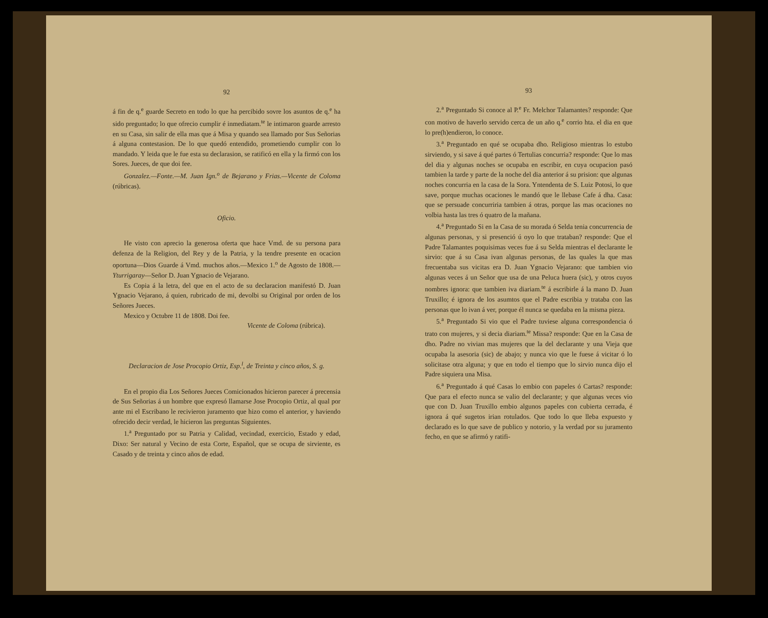92
á fin de q.<sup>e</sup> guarde Secreto en todo lo que ha percibido sovre los asuntos de q.<sup>e</sup> ha sido preguntado; lo que ofrecio cumplir é inmediatam.<sup>te</sup> le intimaron guarde arresto en su Casa, sin salir de ella mas que á Misa y quando sea llamado por Sus Señorias á alguna contestasion. De lo que quedó entendido, prometiendo cumplir con lo mandado. Y leida que le fue esta su declarasion, se ratificó en ella y la firmó con los Sores. Jueces, de que doi fee.
Gonzalez.—Fonte.—M. Juan Ign.<sup>o</sup> de Bejarano y Frias.—Vicente de Coloma (rúbricas).
Oficio.
He visto con aprecio la generosa oferta que hace Vmd. de su persona para defenza de la Religion, del Rey y de la Patria, y la tendre presente en ocacion oportuna—Dios Guarde á Vmd. muchos años.—Mexico 1.<sup>o</sup> de Agosto de 1808.—Yturrigaray—Señor D. Juan Ygnacio de Vejarano.
Es Copia á la letra, del que en el acto de su declaracion manifestó D. Juan Ygnacio Vejarano, á quien, rubricado de mi, devolbi su Original por orden de los Señores Jueces.
Mexico y Octubre 11 de 1808. Doi fee.
Vicente de Coloma (rúbrica).
Declaracion de Jose Procopio Ortiz, Esp.<sup>l</sup>, de Treinta y cinco años, S. g.
En el propio dia Los Señores Jueces Comicionados hicieron parecer á precensia de Sus Señorias á un hombre que expresó llamarse Jose Procopio Ortiz, al qual por ante mi el Escribano le recivieron juramento que hizo como el anterior, y haviendo ofrecido decir verdad, le hicieron las preguntas Siguientes.
1.<sup>a</sup> Preguntado por su Patria y Calidad, vecindad, exercicio, Estado y edad, Dixo: Ser natural y Vecino de esta Corte, Español, que se ocupa de sirviente, es Casado y de treinta y cinco años de edad.
93
2.<sup>a</sup> Preguntado Si conoce al P.<sup>e</sup> Fr. Melchor Talamantes? responde: Que con motivo de haverlo servido cerca de un año q.<sup>e</sup> corrio hta. el dia en que lo pre(h)endieron, lo conoce.
3.<sup>a</sup> Preguntado en qué se ocupaba dho. Religioso mientras lo estubo sirviendo, y si save á qué partes ó Tertulias concurria? responde: Que lo mas del dia y algunas noches se ocupaba en escribir, en cuya ocupacion pasó tambien la tarde y parte de la noche del dia anterior á su prision: que algunas noches concurria en la casa de la Sora. Yntendenta de S. Luiz Potosi, lo que save, porque muchas ocaciones le mandó que le llebase Cafe á dha. Casa: que se persuade concurriria tambien á otras, porque las mas ocaciones no volbia hasta las tres ó quatro de la mañana.
4.<sup>a</sup> Preguntado Si en la Casa de su morada ó Selda tenia concurrencia de algunas personas, y si presenció ú oyo lo que trataban? responde: Que el Padre Talamantes poquisimas veces fue á su Selda mientras el declarante le sirvio: que á su Casa ivan algunas personas, de las quales la que mas frecuentaba sus vicitas era D. Juan Ygnacio Vejarano: que tambien vio algunas veces á un Señor que usa de una Peluca huera (sic), y otros cuyos nombres ignora: que tambien iva diariam.<sup>te</sup> á escribirle á la mano D. Juan Truxillo; é ignora de los asumtos que el Padre escribia y trataba con las personas que lo ivan á ver, porque él nunca se quedaba en la misma pieza.
5.<sup>a</sup> Preguntado Si vio que el Padre tuviese alguna correspondencia ó trato con mujeres, y si decia diariam.<sup>te</sup> Missa? responde: Que en la Casa de dho. Padre no vivian mas mujeres que la del declarante y una Vieja que ocupaba la asesoria (sic) de abajo; y nunca vio que le fuese á vicitar ó lo solicitase otra alguna; y que en todo el tiempo que lo sirvio nunca dijo el Padre siquiera una Misa.
6.<sup>a</sup> Preguntado á qué Casas lo embio con papeles ó Cartas? responde: Que para el efecto nunca se valio del declarante; y que algunas veces vio que con D. Juan Truxillo embio algunos papeles con cubierta cerrada, é ignora á qué sugetos irian rotulados. Que todo lo que lleba expuesto y declarado es lo que save de publico y notorio, y la verdad por su juramento fecho, en que se afirmó y ratifi-